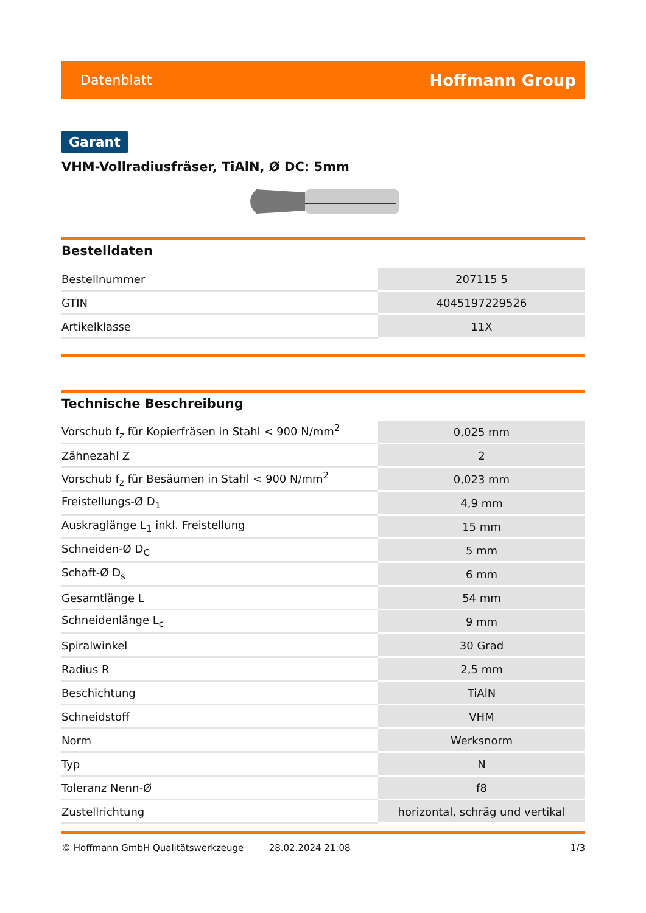Datenblatt Hoffmann Group
Garant
VHM-Vollradiusfräser, TiAlN, Ø DC: 5mm
Bestelldaten
| Bestellnummer | 207115 5 |
| GTIN | 4045197229526 |
| Artikelklasse | 11X |
Technische Beschreibung
| Vorschub f<sub>z</sub> für Kopierfräsen in Stahl < 900 N/mm<sup>2</sup> | 0,025 mm |
| Zähnezahl Z | 2 |
| Vorschub f<sub>z</sub> für Besäumen in Stahl < 900 N/mm<sup>2</sup> | 0,023 mm |
| Freistellungs-Ø D<sub>1</sub> | 4,9 mm |
| Auskraglänge L<sub>1</sub> inkl. Freistellung | 15 mm |
| Schneiden-Ø D<sub>C</sub> | 5 mm |
| Schaft-Ø D<sub>s</sub> | 6 mm |
| Gesamtlänge L | 54 mm |
| Schneidenlänge L<sub>c</sub> | 9 mm |
| Spiralwinkel | 30 Grad |
| Radius R | 2,5 mm |
| Beschichtung | TiAlN |
| Schneidstoff | VHM |
| Norm | Werksnorm |
| Typ | N |
| Toleranz Nenn-Ø | f8 |
| Zustellrichtung | horizontal, schräg und vertikal |
© Hoffmann GmbH Qualitätswerkzeuge 28.02.2024 21:08 1/3